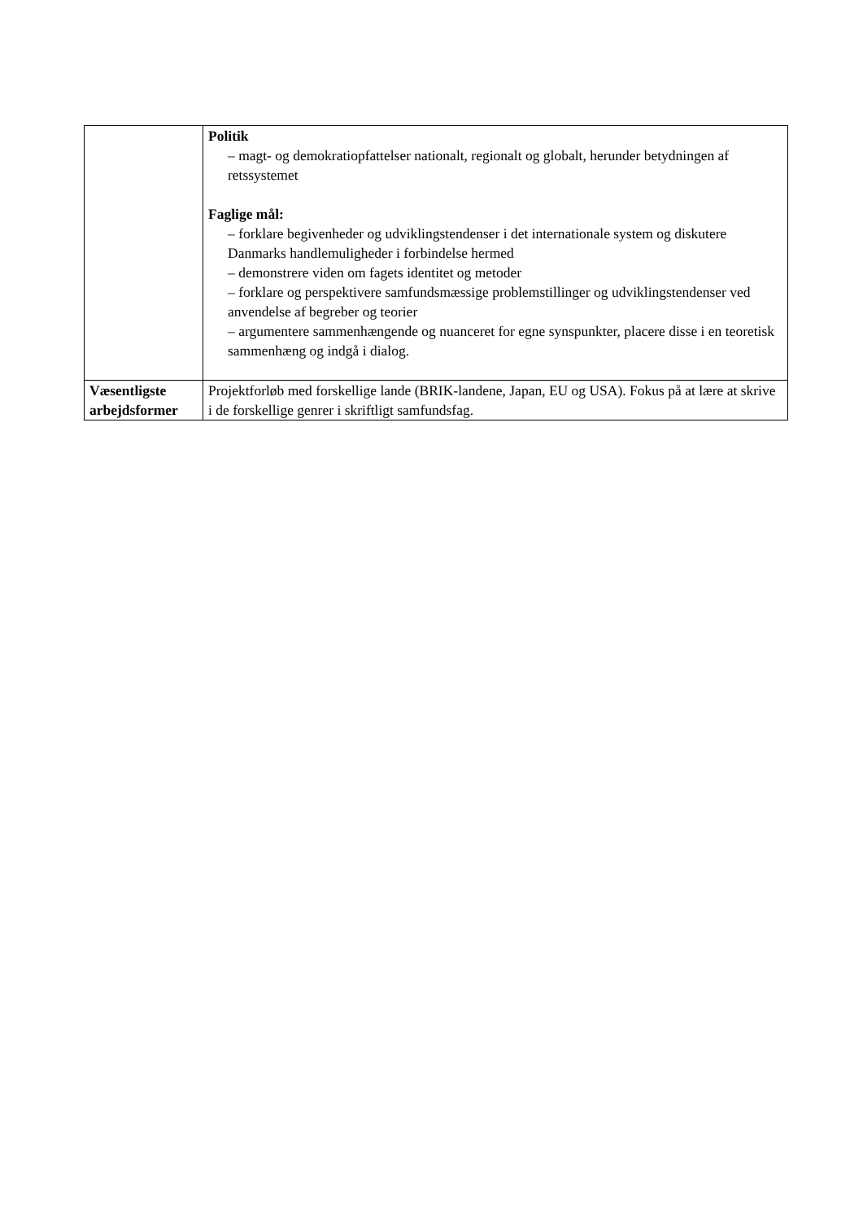| | Politik – magt- og demokratiopfattelser nationalt, regionalt og globalt, herunder betydningen af retssystemet Faglige mål: – forklare begivenheder og udviklingstendenser i det internationale system og diskutere Danmarks handlemuligheder i forbindelse hermed – demonstrere viden om fagets identitet og metoder – forklare og perspektivere samfundsmæssige problemstillinger og udviklingstendenser ved anvendelse af begreber og teorier – argumentere sammenhængende og nuanceret for egne synspunkter, placere disse i en teoretisk sammenhæng og indgå i dialog. |
| Væsentligste arbejdsformer | Projektforløb med forskellige lande (BRIK-landene, Japan, EU og USA). Fokus på at lære at skrive i de forskellige genrer i skriftligt samfundsfag. |